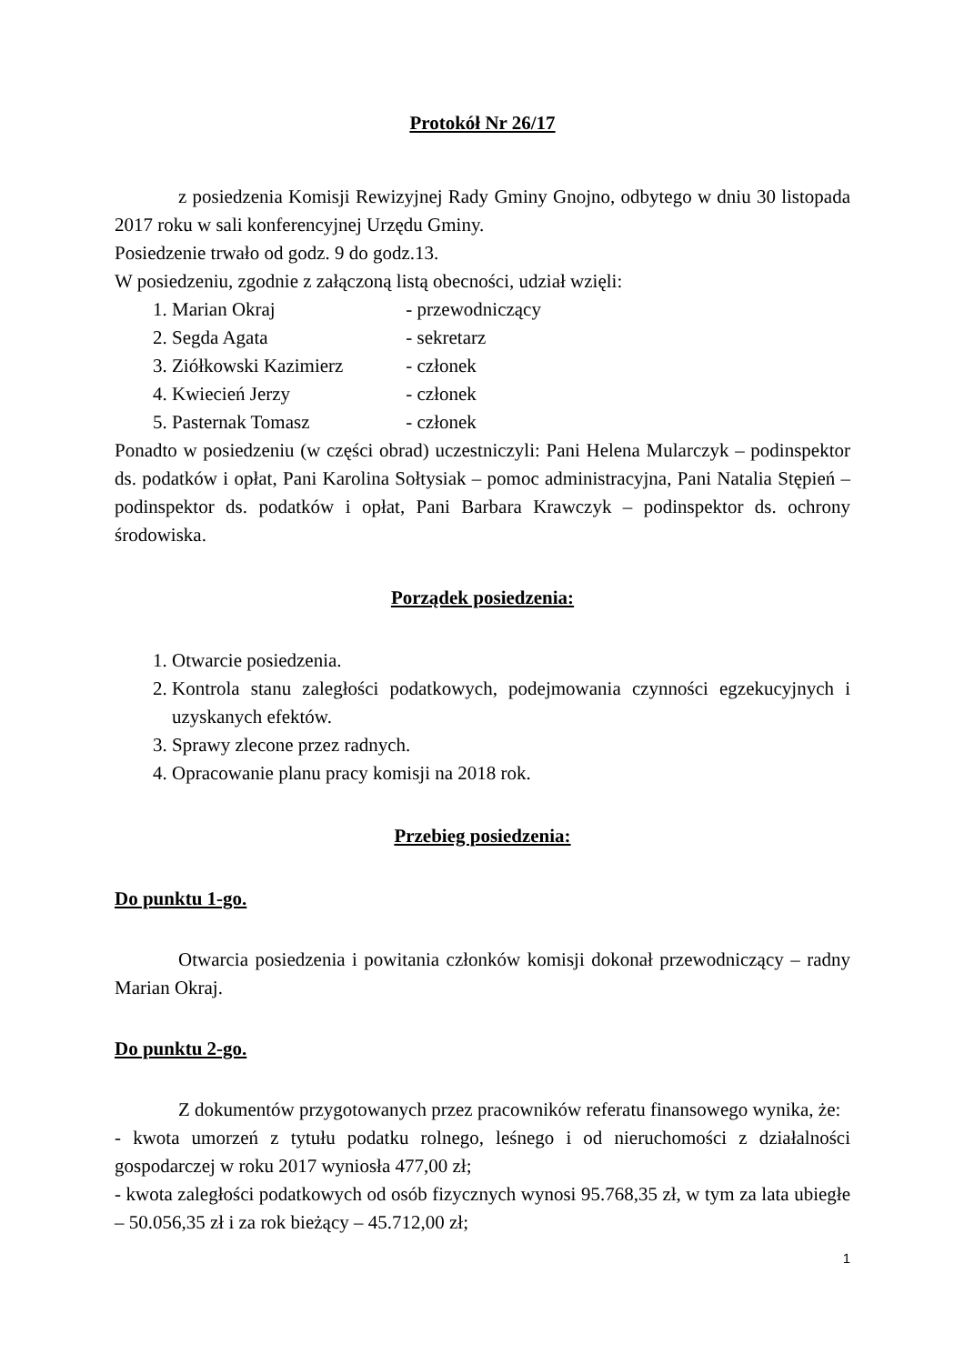Protokół Nr 26/17
z posiedzenia Komisji Rewizyjnej Rady Gminy Gnojno, odbytego w dniu 30 listopada 2017 roku w sali konferencyjnej Urzędu Gminy.
Posiedzenie trwało od godz. 9 do godz.13.
W posiedzeniu, zgodnie z załączoną listą obecności, udział wzięli:
1. Marian Okraj - przewodniczący
2. Segda Agata - sekretarz
3. Ziółkowski Kazimierz - członek
4. Kwiecień Jerzy - członek
5. Pasternak Tomasz - członek
Ponadto w posiedzeniu (w części obrad) uczestniczyli: Pani Helena Mularczyk – podinspektor ds. podatków i opłat, Pani Karolina Sołtysiak – pomoc administracyjna, Pani Natalia Stępień – podinspektor ds. podatków i opłat, Pani Barbara Krawczyk – podinspektor ds. ochrony środowiska.
Porządek posiedzenia:
1. Otwarcie posiedzenia.
2. Kontrola stanu zaległości podatkowych, podejmowania czynności egzekucyjnych i uzyskanych efektów.
3. Sprawy zlecone przez radnych.
4. Opracowanie planu pracy komisji na 2018 rok.
Przebieg posiedzenia:
Do punktu 1-go.
Otwarcia posiedzenia i powitania członków komisji dokonał przewodniczący – radny Marian Okraj.
Do punktu 2-go.
Z dokumentów przygotowanych przez pracowników referatu finansowego wynika, że:
- kwota umorzeń z tytułu podatku rolnego, leśnego i od nieruchomości z działalności gospodarczej w roku 2017 wyniosła 477,00 zł;
- kwota zaległości podatkowych od osób fizycznych wynosi 95.768,35 zł, w tym za lata ubiegłe – 50.056,35 zł i za rok bieżący – 45.712,00 zł;
1